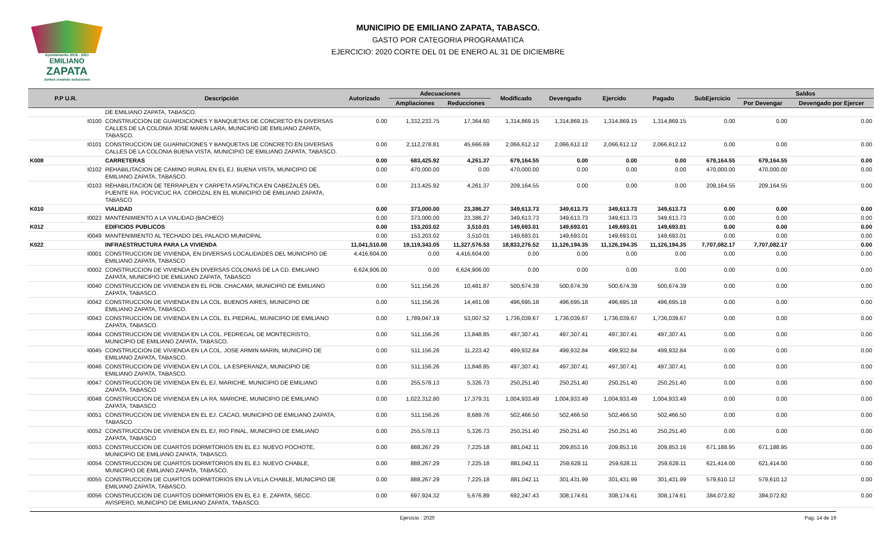Ayuntamiento 2018 - 2021
EMILIANO
ZAPATA
Juntos creando soluciones
MUNICIPIO DE EMILIANO ZAPATA, TABASCO.
GASTO POR CATEGORIA PROGRAMATICA
EJERCICIO: 2020 CORTE DEL 01 DE ENERO AL 31 DE DICIEMBRE
| P.P U.R. | Descripción | Autorizado | Adecuaciones | | Modificado | Devengado | Ejercido | Pagado | SubEjercicio | Saldos | |
| --- | --- | --- | --- | --- | --- | --- | --- | --- | --- | --- | --- |
| | | | Ampliaciones | Reducciones | | | | | | Por Devengar | Devengado por Ejercer |
| | DE EMILIANO ZAPATA, TABASCO. | | | | | | | | | | |
| I0100 | CONSTRUCCION DE GUARDICIONES Y BANQUETAS DE CONCRETO EN DIVERSAS CALLES DE LA COLONIA JOSE MARIN LARA, MUNICIPIO DE EMILIANO ZAPATA, TABASCO. | 0.00 | 1,332,233.75 | 17,364.60 | 1,314,869.15 | 1,314,869.15 | 1,314,869.15 | 1,314,869.15 | 0.00 | 0.00 | 0.00 |
| I0101 | CONSTRUCCION DE GUARNICIONES Y BANQUETAS DE CONCRETO EN DIVERSAS CALLES DE LA COLONIA BUENA VISTA, MUNICIPIO DE EMILIANO ZAPATA, TABASCO. | 0.00 | 2,112,278.81 | 45,666.69 | 2,066,612.12 | 2,066,612.12 | 2,066,612.12 | 2,066,612.12 | 0.00 | 0.00 | 0.00 |
| K008 | CARRETERAS | 0.00 | 683,425.92 | 4,261.37 | 679,164.55 | 0.00 | 0.00 | 0.00 | 679,164.55 | 679,164.55 | 0.00 |
| I0102 | REHABILITACION DE CAMINO RURAL EN EL EJ. BUENA VISTA, MUNICIPIO DE EMILIANO ZAPATA, TABASCO. | 0.00 | 470,000.00 | 0.00 | 470,000.00 | 0.00 | 0.00 | 0.00 | 470,000.00 | 470,000.00 | 0.00 |
| I0103 | REHABILITACION DE TERRAPLEN Y CARPETA ASFALTICA EN CABEZALES DEL PUENTE RA. POCVICUC RA. COROZAL EN EL MUNICIPIO DE EMILIANO ZAPATA, TABASCO | 0.00 | 213,425.92 | 4,261.37 | 209,164.55 | 0.00 | 0.00 | 0.00 | 209,164.55 | 209,164.55 | 0.00 |
| K010 | VIALIDAD | 0.00 | 373,000.00 | 23,386.27 | 349,613.73 | 349,613.73 | 349,613.73 | 349,613.73 | 0.00 | 0.00 | 0.00 |
| I0023 | MANTENIMIENTO A LA VIALIDAD (BACHEO) | 0.00 | 373,000.00 | 23,386.27 | 349,613.73 | 349,613.73 | 349,613.73 | 349,613.73 | 0.00 | 0.00 | 0.00 |
| K012 | EDIFICIOS PUBLICOS | 0.00 | 153,203.02 | 3,510.01 | 149,693.01 | 149,693.01 | 149,693.01 | 149,693.01 | 0.00 | 0.00 | 0.00 |
| I0049 | MANTENIMIENTO AL TECHADO DEL PALACIO MUNICIPAL | 0.00 | 153,203.02 | 3,510.01 | 149,693.01 | 149,693.01 | 149,693.01 | 149,693.01 | 0.00 | 0.00 | 0.00 |
| K022 | INFRAESTRUCTURA PARA LA VIVIENDA | 11,041,510.00 | 19,119,343.05 | 11,327,576.53 | 18,833,276.52 | 11,126,194.35 | 11,126,194.35 | 11,126,194.35 | 7,707,082.17 | 7,707,082.17 | 0.00 |
| I0001 | CONSTRUCCION DE VIVIENDA, EN DIVERSAS LOCALIDADES DEL MUNICIPIO DE EMILIANO ZAPATA, TABASCO | 4,416,604.00 | 0.00 | 4,416,604.00 | 0.00 | 0.00 | 0.00 | 0.00 | 0.00 | 0.00 | 0.00 |
| I0002 | CONSTRUCCION DE VIVIENDA EN DIVERSAS COLONIAS DE LA CD. EMILIANO ZAPATA, MUNICIPIO DE EMILIANO ZAPATA, TABASCO | 6,624,906.00 | 0.00 | 6,624,906.00 | 0.00 | 0.00 | 0.00 | 0.00 | 0.00 | 0.00 | 0.00 |
| I0040 | CONSTRUCCION DE VIVIENDA EN EL POB. CHACAMA, MUNICIPIO DE EMILIANO ZAPATA, TABASCO. | 0.00 | 511,156.26 | 10,481.87 | 500,674.39 | 500,674.39 | 500,674.39 | 500,674.39 | 0.00 | 0.00 | 0.00 |
| I0042 | CONSTRUCCION DE VIVIENDA EN LA COL. BUENOS AIRES, MUNICIPIO DE EMILIANO ZAPATA, TABASCO. | 0.00 | 511,156.26 | 14,461.08 | 496,695.18 | 496,695.18 | 496,695.18 | 496,695.18 | 0.00 | 0.00 | 0.00 |
| I0043 | CONSTRUCCION DE VIVIENDA EN LA COL. EL PIEDRAL, MUNICIPIO DE EMILIANO ZAPATA, TABASCO. | 0.00 | 1,789,047.19 | 53,007.52 | 1,736,039.67 | 1,736,039.67 | 1,736,039.67 | 1,736,039.67 | 0.00 | 0.00 | 0.00 |
| I0044 | CONSTRUCCION DE VIVIENDA EN LA COL. PEDREGAL DE MONTECRISTO, MUNICIPIO DE EMILIANO ZAPATA, TABASCO. | 0.00 | 511,156.26 | 13,848.85 | 497,307.41 | 497,307.41 | 497,307.41 | 497,307.41 | 0.00 | 0.00 | 0.00 |
| I0045 | CONSTRUCCION DE VIVIENDA EN LA COL. JOSE ARMIN MARIN, MUNICIPIO DE EMILIANO ZAPATA, TABASCO. | 0.00 | 511,156.26 | 11,223.42 | 499,932.84 | 499,932.84 | 499,932.84 | 499,932.84 | 0.00 | 0.00 | 0.00 |
| I0046 | CONSTRUCCION DE VIVIENDA EN LA COL. LA ESPERANZA, MUNICIPIO DE EMILIANO ZAPATA, TABASCO. | 0.00 | 511,156.26 | 13,848.85 | 497,307.41 | 497,307.41 | 497,307.41 | 497,307.41 | 0.00 | 0.00 | 0.00 |
| I0047 | CONSTRUCCION DE VIVIENDA EN EL EJ. MARICHE, MUNICIPIO DE EMILIANO ZAPATA, TABASCO | 0.00 | 255,578.13 | 5,326.73 | 250,251.40 | 250,251.40 | 250,251.40 | 250,251.40 | 0.00 | 0.00 | 0.00 |
| I0048 | CONSTRUCCION DE VIVIENDA EN LA RA. MARICHE, MUNICIPIO DE EMILIANO ZAPATA, TABASCO | 0.00 | 1,022,312.80 | 17,379.31 | 1,004,933.49 | 1,004,933.49 | 1,004,933.49 | 1,004,933.49 | 0.00 | 0.00 | 0.00 |
| I0051 | CONSTRUCCION DE VIVIENDA EN EL EJ. CACAO, MUNICIPIO DE EMILIANO ZAPATA, TABASCO | 0.00 | 511,156.26 | 8,689.76 | 502,466.50 | 502,466.50 | 502,466.50 | 502,466.50 | 0.00 | 0.00 | 0.00 |
| I0052 | CONSTRUCCION DE VIVIENDA EN EL EJ, RIO FINAL, MUNICIPIO DE EMILIANO ZAPATA, TABASCO | 0.00 | 255,578.13 | 5,326.73 | 250,251.40 | 250,251.40 | 250,251.40 | 250,251.40 | 0.00 | 0.00 | 0.00 |
| I0053 | CONSTRUCCION DE CUARTOS DORMITORIOS EN EL EJ. NUEVO POCHOTE, MUNICIPIO DE EMILIANO ZAPATA, TABASCO. | 0.00 | 888,267.29 | 7,225.18 | 881,042.11 | 209,853.16 | 209,853.16 | 209,853.16 | 671,188.95 | 671,188.95 | 0.00 |
| I0054 | CONSTRUCCION DE CUARTOS DORMITORIOS EN EL EJ. NUEVO CHABLE, MUNICIPIO DE EMILIANO ZAPATA, TABASCO. | 0.00 | 888,267.29 | 7,225.18 | 881,042.11 | 259,628.11 | 259,628.11 | 259,628.11 | 621,414.00 | 621,414.00 | 0.00 |
| I0055 | CONSTRUCCION DE CUARTOS DORMITORIOS EN LA VILLA CHABLE, MUNICIPIO DE EMILIANO ZAPATA, TABASCO. | 0.00 | 888,267.29 | 7,225.18 | 881,042.11 | 301,431.99 | 301,431.99 | 301,431.99 | 579,610.12 | 579,610.12 | 0.00 |
| I0056 | CONSTRUCCION DE CUARTOS DORMITORIOS EN EL EJ. E. ZAPATA, SECC. AVISPERO, MUNICIPIO DE EMILIANO ZAPATA, TABASCO. | 0.00 | 697,924.32 | 5,676.89 | 692,247.43 | 308,174.61 | 308,174.61 | 308,174.61 | 384,072.82 | 384,072.82 | 0.00 |
Ejercicio : 2020 Pag. 14 de 19